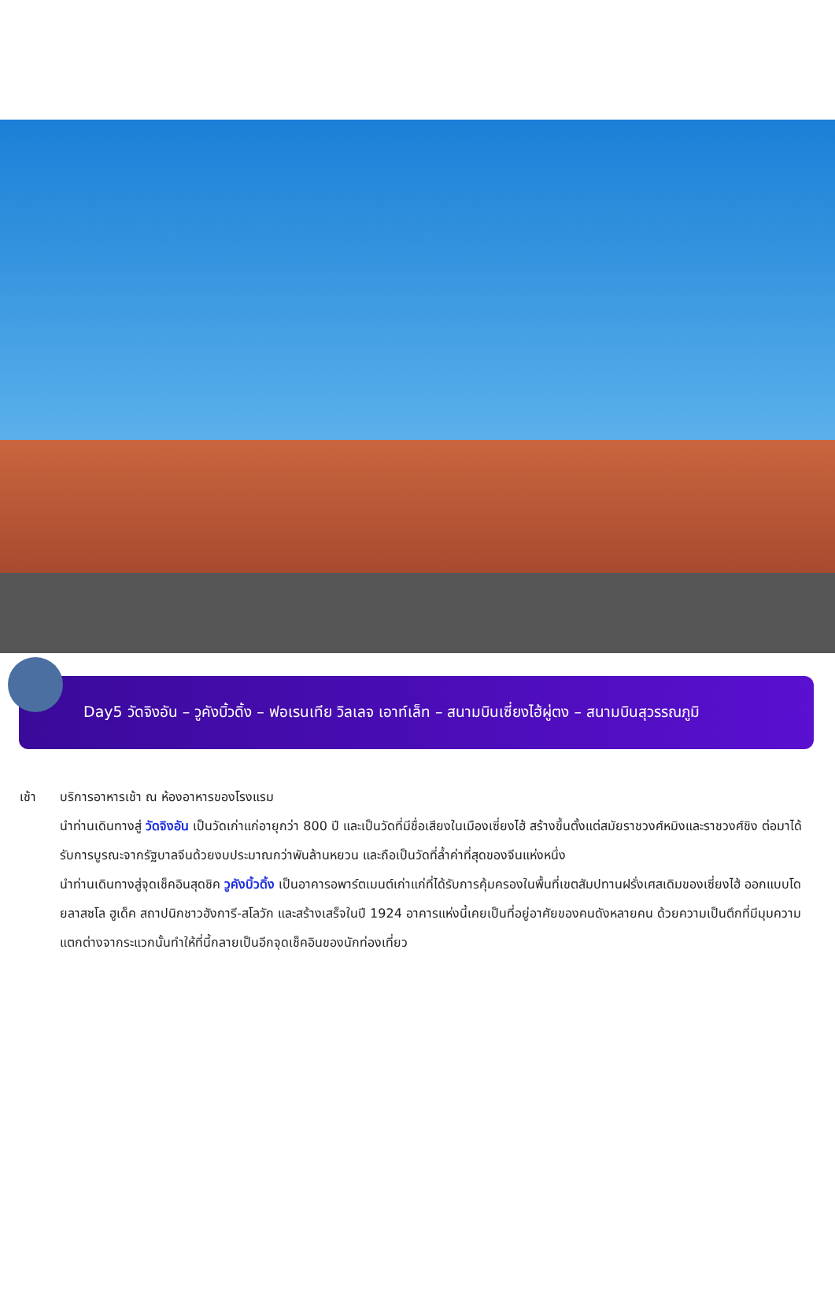Day5 วัดจิงอัน – วูคังบิ้วดิ้ง – ฟอเรนเทีย วิลเลจ เอาท์เล็ท – สนามบินเซี่ยงไฮ้ผู่ตง – สนามบินสุวรรณภูมิ
เช้า บริการอาหารเช้า ณ ห้องอาหารของโรงแรม
นำท่านเดินทางสู่ วัดจิงอัน เป็นวัดเก่าแก่อายุกว่า 800 ปี และเป็นวัดที่มีชื่อเสียงในเมืองเซี่ยงไฮ้ สร้างขึ้นตั้งแต่สมัยราชวงศ์หมิงและราชวงศ์ชิง ต่อมาได้รับการบูรณะจากรัฐบาลจีนด้วยงบประมาณกว่าพันล้านหยวน และถือเป็นวัดที่ล้ำค่าที่สุดของจีนแห่งหนึ่ง
นำท่านเดินทางสู่จุดเช็คอินสุดชิค วูคังบิ้วดิ้ง เป็นอาคารอพาร์ตเมนต์เก่าแก่ที่ได้รับการคุ้มครองในพื้นที่เขตสัมปทานฝรั่งเศสเดิมของเซี่ยงไฮ้ ออกแบบโดยลาสซโล ฮูเด็ค สถาปนิกชาวฮังการี-สโลวัก และสร้างเสร็จในปี 1924 อาคารแห่งนี้เคยเป็นที่อยู่อาศัยของคนดังหลายคน ด้วยความเป็นตึกที่มีมุมความแตกต่างจากระแวกนั้นทำให้ที่นี้กลายเป็นอีกจุดเช็คอินของนักท่องเที่ยว